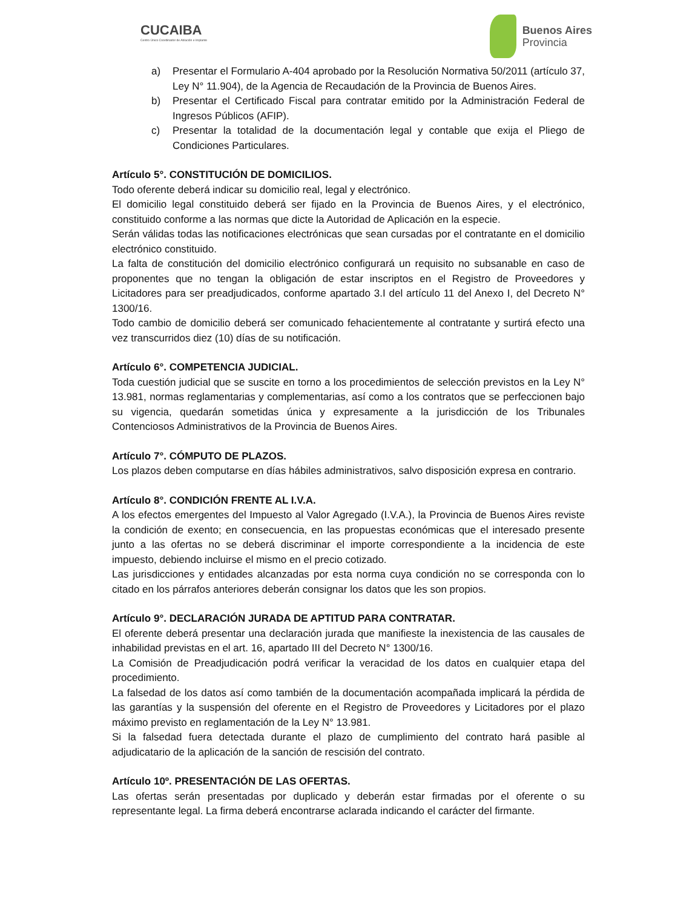CUCAIBA
Centro Único Coordinador de Ablación e Implante
Buenos Aires
Provincia
a) Presentar el Formulario A-404 aprobado por la Resolución Normativa 50/2011 (artículo 37, Ley N° 11.904), de la Agencia de Recaudación de la Provincia de Buenos Aires.
b) Presentar el Certificado Fiscal para contratar emitido por la Administración Federal de Ingresos Públicos (AFIP).
c) Presentar la totalidad de la documentación legal y contable que exija el Pliego de Condiciones Particulares.
Artículo 5°. CONSTITUCIÓN DE DOMICILIOS.
Todo oferente deberá indicar su domicilio real, legal y electrónico.
El domicilio legal constituido deberá ser fijado en la Provincia de Buenos Aires, y el electrónico, constituido conforme a las normas que dicte la Autoridad de Aplicación en la especie.
Serán válidas todas las notificaciones electrónicas que sean cursadas por el contratante en el domicilio electrónico constituido.
La falta de constitución del domicilio electrónico configurará un requisito no subsanable en caso de proponentes que no tengan la obligación de estar inscriptos en el Registro de Proveedores y Licitadores para ser preadjudicados, conforme apartado 3.I del artículo 11 del Anexo I, del Decreto N° 1300/16.
Todo cambio de domicilio deberá ser comunicado fehacientemente al contratante y surtirá efecto una vez transcurridos diez (10) días de su notificación.
Artículo 6°. COMPETENCIA JUDICIAL.
Toda cuestión judicial que se suscite en torno a los procedimientos de selección previstos en la Ley N° 13.981, normas reglamentarias y complementarias, así como a los contratos que se perfeccionen bajo su vigencia, quedarán sometidas única y expresamente a la jurisdicción de los Tribunales Contenciosos Administrativos de la Provincia de Buenos Aires.
Artículo 7°. CÓMPUTO DE PLAZOS.
Los plazos deben computarse en días hábiles administrativos, salvo disposición expresa en contrario.
Artículo 8°. CONDICIÓN FRENTE AL I.V.A.
A los efectos emergentes del Impuesto al Valor Agregado (I.V.A.), la Provincia de Buenos Aires reviste la condición de exento; en consecuencia, en las propuestas económicas que el interesado presente junto a las ofertas no se deberá discriminar el importe correspondiente a la incidencia de este impuesto, debiendo incluirse el mismo en el precio cotizado.
Las jurisdicciones y entidades alcanzadas por esta norma cuya condición no se corresponda con lo citado en los párrafos anteriores deberán consignar los datos que les son propios.
Artículo 9°. DECLARACIÓN JURADA DE APTITUD PARA CONTRATAR.
El oferente deberá presentar una declaración jurada que manifieste la inexistencia de las causales de inhabilidad previstas en el art. 16, apartado III del Decreto N° 1300/16.
La Comisión de Preadjudicación podrá verificar la veracidad de los datos en cualquier etapa del procedimiento.
La falsedad de los datos así como también de la documentación acompañada implicará la pérdida de las garantías y la suspensión del oferente en el Registro de Proveedores y Licitadores por el plazo máximo previsto en reglamentación de la Ley N° 13.981.
Si la falsedad fuera detectada durante el plazo de cumplimiento del contrato hará pasible al adjudicatario de la aplicación de la sanción de rescisión del contrato.
Artículo 10º. PRESENTACIÓN DE LAS OFERTAS.
Las ofertas serán presentadas por duplicado y deberán estar firmadas por el oferente o su representante legal. La firma deberá encontrarse aclarada indicando el carácter del firmante.